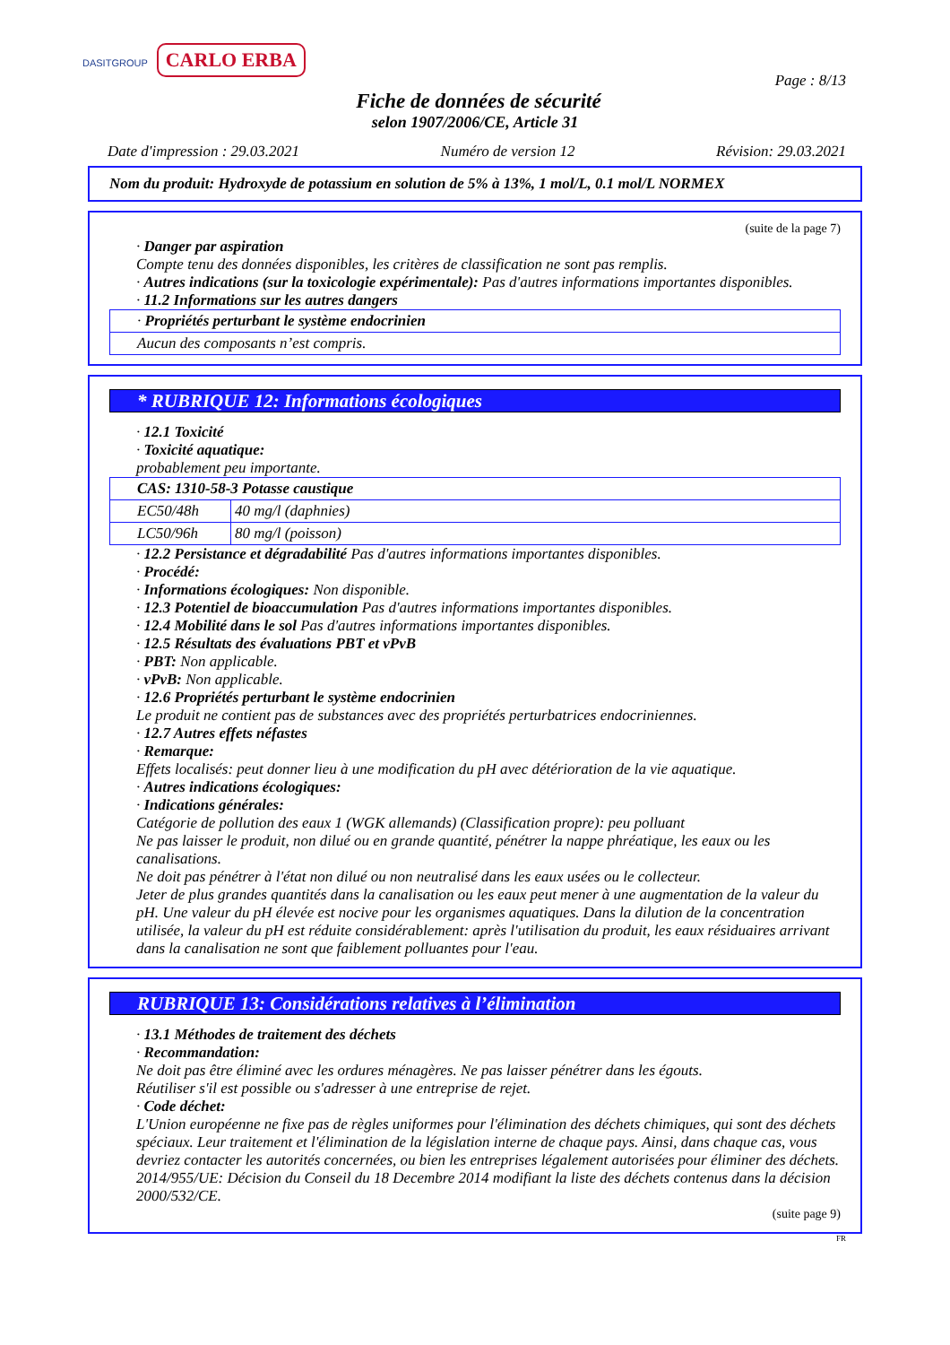DASITGROUP CARLO ERBA
Page : 8/13
Fiche de données de sécurité
selon 1907/2006/CE, Article 31
Date d'impression : 29.03.2021 Numéro de version 12 Révision: 29.03.2021
Nom du produit: Hydroxyde de potassium en solution de 5% à 13%, 1 mol/L, 0.1 mol/L NORMEX
(suite de la page 7)
· Danger par aspiration
Compte tenu des données disponibles, les critères de classification ne sont pas remplis.
· Autres indications (sur la toxicologie expérimentale): Pas d'autres informations importantes disponibles.
· 11.2 Informations sur les autres dangers
| · Propriétés perturbant le système endocrinien |
| Aucun des composants n’est compris. |
* RUBRIQUE 12: Informations écologiques
· 12.1 Toxicité
· Toxicité aquatique:
probablement peu importante.
| CAS: 1310-58-3 Potasse caustique | |
| EC50/48h | 40 mg/l (daphnies) |
| LC50/96h | 80 mg/l (poisson) |
· 12.2 Persistance et dégradabilité Pas d'autres informations importantes disponibles.
· Procédé:
· Informations écologiques: Non disponible.
· 12.3 Potentiel de bioaccumulation Pas d'autres informations importantes disponibles.
· 12.4 Mobilité dans le sol Pas d'autres informations importantes disponibles.
· 12.5 Résultats des évaluations PBT et vPvB
· PBT: Non applicable.
· vPvB: Non applicable.
· 12.6 Propriétés perturbant le système endocrinien
Le produit ne contient pas de substances avec des propriétés perturbatrices endocriniennes.
· 12.7 Autres effets néfastes
· Remarque:
Effets localisés: peut donner lieu à une modification du pH avec détérioration de la vie aquatique.
· Autres indications écologiques:
· Indications générales:
Catégorie de pollution des eaux 1 (WGK allemands) (Classification propre): peu polluant
Ne pas laisser le produit, non dilué ou en grande quantité, pénétrer la nappe phréatique, les eaux ou les canalisations.
Ne doit pas pénétrer à l'état non dilué ou non neutralisé dans les eaux usées ou le collecteur.
Jeter de plus grandes quantités dans la canalisation ou les eaux peut mener à une augmentation de la valeur du pH. Une valeur du pH élevée est nocive pour les organismes aquatiques. Dans la dilution de la concentration utilisée, la valeur du pH est réduite considérablement: après l'utilisation du produit, les eaux résiduaires arrivant dans la canalisation ne sont que faiblement polluantes pour l'eau.
RUBRIQUE 13: Considérations relatives à l’élimination
· 13.1 Méthodes de traitement des déchets
· Recommandation:
Ne doit pas être éliminé avec les ordures ménagères. Ne pas laisser pénétrer dans les égouts.
Réutiliser s'il est possible ou s'adresser à une entreprise de rejet.
· Code déchet:
L'Union européenne ne fixe pas de règles uniformes pour l'élimination des déchets chimiques, qui sont des déchets spéciaux. Leur traitement et l'élimination de la législation interne de chaque pays. Ainsi, dans chaque cas, vous devriez contacter les autorités concernées, ou bien les entreprises légalement autorisées pour éliminer des déchets.
2014/955/UE: Décision du Conseil du 18 Decembre 2014 modifiant la liste des déchets contenus dans la décision 2000/532/CE.
(suite page 9)
FR